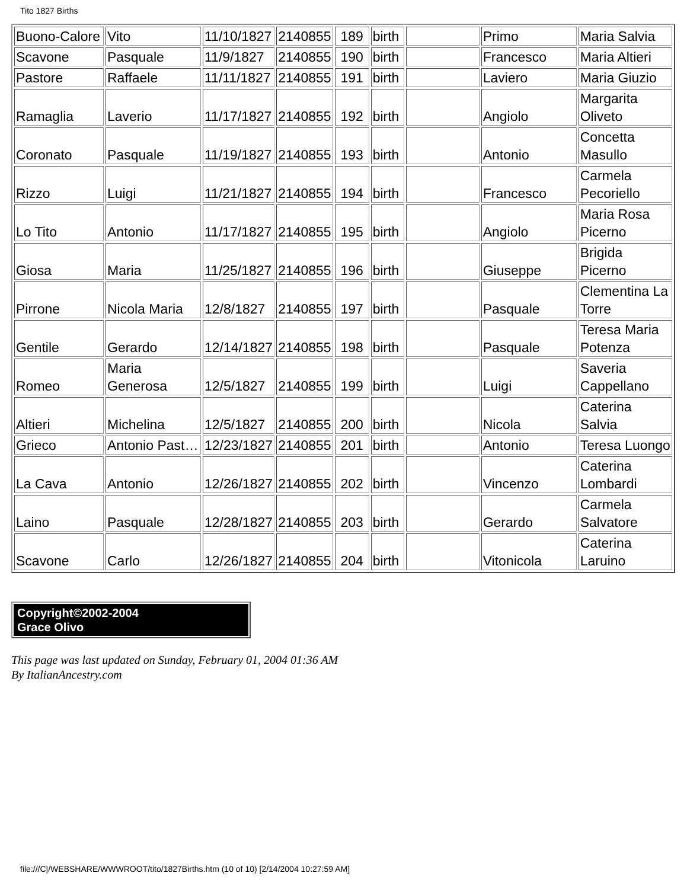Tito 1827 Births
| Buono-Calore | Vito | 11/10/1827 | 2140855 | 189 | birth | | Primo | Maria Salvia |
| Scavone | Pasquale | 11/9/1827 | 2140855 | 190 | birth | | Francesco | Maria Altieri |
| Pastore | Raffaele | 11/11/1827 | 2140855 | 191 | birth | | Laviero | Maria Giuzio |
| Ramaglia | Laverio | 11/17/1827 | 2140855 | 192 | birth | | Angiolo | Margarita Oliveto |
| Coronato | Pasquale | 11/19/1827 | 2140855 | 193 | birth | | Antonio | Concetta Masullo |
| Rizzo | Luigi | 11/21/1827 | 2140855 | 194 | birth | | Francesco | Carmela Pecoriello |
| Lo Tito | Antonio | 11/17/1827 | 2140855 | 195 | birth | | Angiolo | Maria Rosa Picerno |
| Giosa | Maria | 11/25/1827 | 2140855 | 196 | birth | | Giuseppe | Brigida Picerno |
| Pirrone | Nicola Maria | 12/8/1827 | 2140855 | 197 | birth | | Pasquale | Clementina La Torre |
| Gentile | Gerardo | 12/14/1827 | 2140855 | 198 | birth | | Pasquale | Teresa Maria Potenza |
| Romeo | Maria Generosa | 12/5/1827 | 2140855 | 199 | birth | | Luigi | Saveria Cappellano |
| Altieri | Michelina | 12/5/1827 | 2140855 | 200 | birth | | Nicola | Caterina Salvia |
| Grieco | Antonio Past… | 12/23/1827 | 2140855 | 201 | birth | | Antonio | Teresa Luongo |
| La Cava | Antonio | 12/26/1827 | 2140855 | 202 | birth | | Vincenzo | Caterina Lombardi |
| Laino | Pasquale | 12/28/1827 | 2140855 | 203 | birth | | Gerardo | Carmela Salvatore |
| Scavone | Carlo | 12/26/1827 | 2140855 | 204 | birth | | Vitonicola | Caterina Laruino |
Copyright©2002-2004
Grace Olivo
This page was last updated on Sunday, February 01, 2004 01:36 AM
By ItalianAncestry.com
file:///C|/WEBSHARE/WWWROOT/tito/1827Births.htm (10 of 10) [2/14/2004 10:27:59 AM]